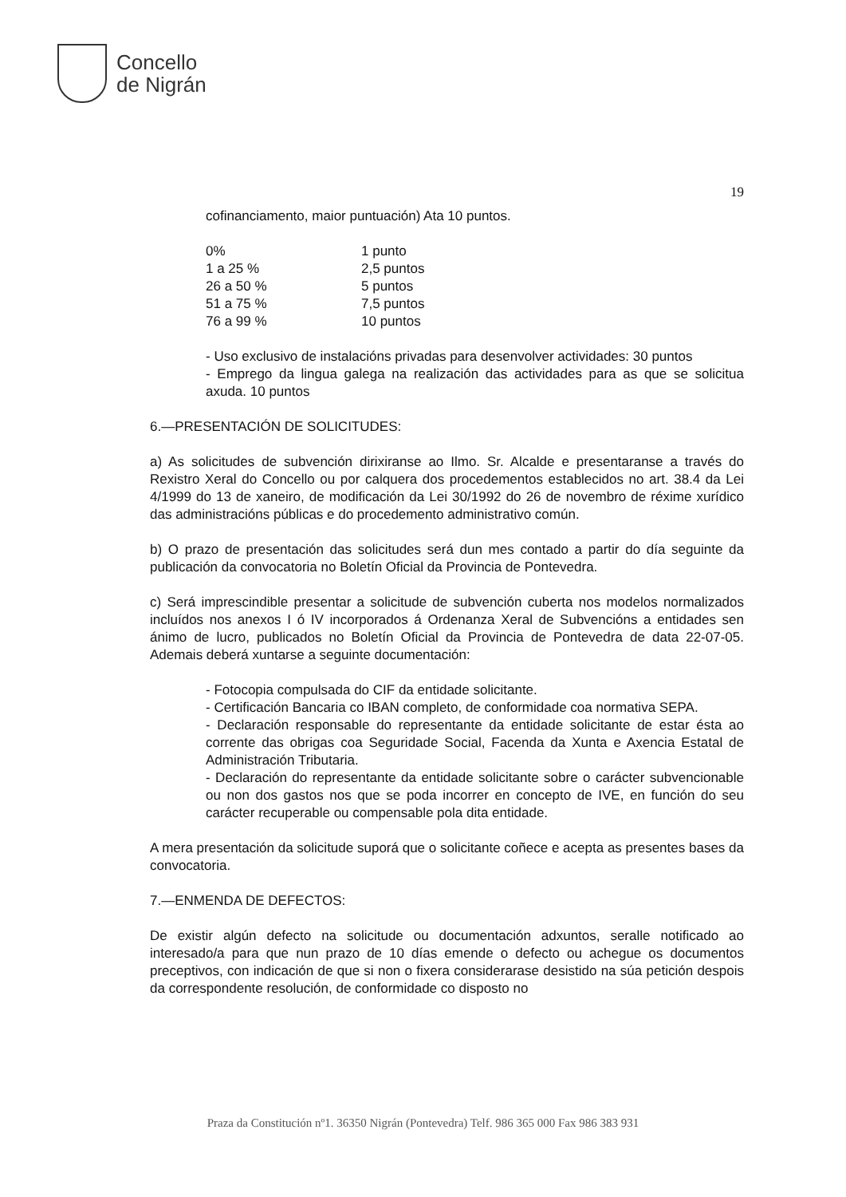Concello
de Nigrán
19
cofinanciamento, maior puntuación) Ata 10 puntos.
| 0% | 1 punto |
| 1 a 25 % | 2,5 puntos |
| 26 a 50 % | 5 puntos |
| 51 a 75 % | 7,5 puntos |
| 76 a 99 % | 10 puntos |
- Uso exclusivo de instalacións privadas para desenvolver actividades: 30 puntos
- Emprego da lingua galega na realización das actividades para as que se solicitua axuda. 10 puntos
6.—PRESENTACIÓN DE SOLICITUDES:
a) As solicitudes de subvención dirixiranse ao Ilmo. Sr. Alcalde e presentaranse a través do Rexistro Xeral do Concello ou por calquera dos procedementos establecidos no art. 38.4 da Lei 4/1999 do 13 de xaneiro, de modificación da Lei 30/1992 do 26 de novembro de réxime xurídico das administracións públicas e do procedemento administrativo común.
b) O prazo de presentación das solicitudes será dun mes contado a partir do día seguinte da publicación da convocatoria no Boletín Oficial da Provincia de Pontevedra.
c) Será imprescindible presentar a solicitude de subvención cuberta nos modelos normalizados incluídos nos anexos I ó IV incorporados á Ordenanza Xeral de Subvencións a entidades sen ánimo de lucro, publicados no Boletín Oficial da Provincia de Pontevedra de data 22-07-05. Ademais deberá xuntarse a seguinte documentación:
- Fotocopia compulsada do CIF da entidade solicitante.
- Certificación Bancaria co IBAN completo, de conformidade coa normativa SEPA.
- Declaración responsable do representante da entidade solicitante de estar ésta ao corrente das obrigas coa Seguridade Social, Facenda da Xunta e Axencia Estatal de Administración Tributaria.
- Declaración do representante da entidade solicitante sobre o carácter subvencionable ou non dos gastos nos que se poda incorrer en concepto de IVE, en función do seu carácter recuperable ou compensable pola dita entidade.
A mera presentación da solicitude suporá que o solicitante coñece e acepta as presentes bases da convocatoria.
7.—ENMENDA DE DEFECTOS:
De existir algún defecto na solicitude ou documentación adxuntos, seralle notificado ao interesado/a para que nun prazo de 10 días emende o defecto ou achegue os documentos preceptivos, con indicación de que si non o fixera considerarase desistido na súa petición despois da correspondente resolución, de conformidade co disposto no
Praza da Constitución nº1. 36350 Nigrán (Pontevedra) Telf. 986 365 000 Fax 986 383 931